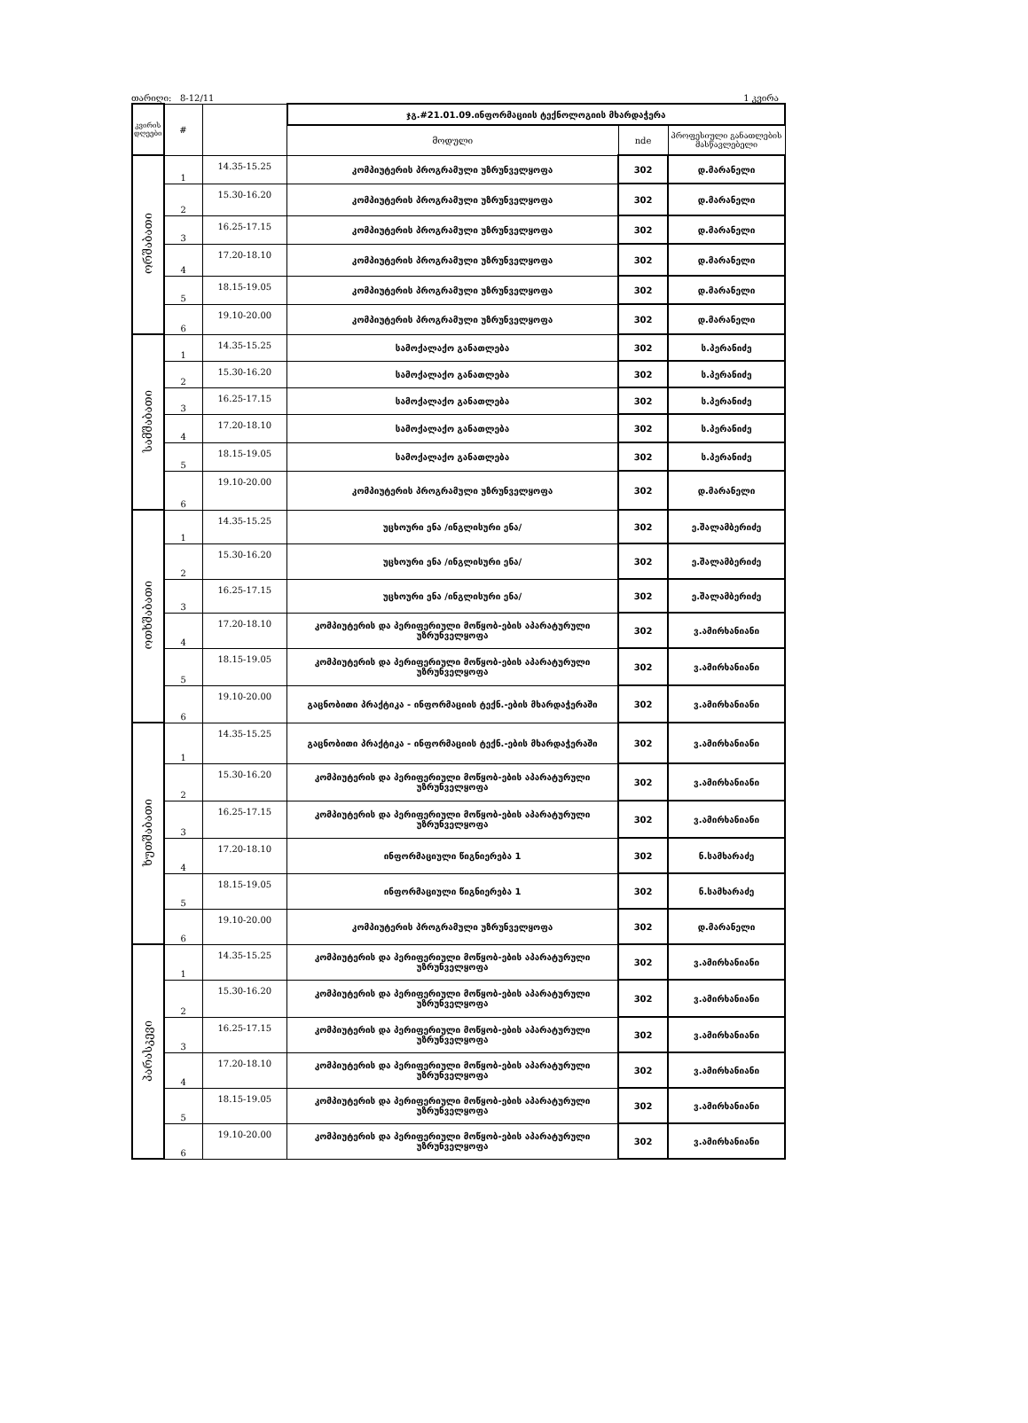თარიღი: 8-12/11 1 კვირა
| კვირის დღეები | # | | ჯგ.#21.01.09.ინფორმაციის ტექნოლოგიის მხარდაჭერა | | |
| --- | --- | --- | --- | --- | --- |
| | | | მოდული | nde | პროფესიული განათლების მასწავლებელი |
| ორშაბათი | 1 | 14.35-15.25 | კომპიუტერის პროგრამული უზრუნველყოფა | 302 | დ.მარანელი |
| | 2 | 15.30-16.20 | კომპიუტერის პროგრამული უზრუნველყოფა | 302 | დ.მარანელი |
| | 3 | 16.25-17.15 | კომპიუტერის პროგრამული უზრუნველყოფა | 302 | დ.მარანელი |
| | 4 | 17.20-18.10 | კომპიუტერის პროგრამული უზრუნველყოფა | 302 | დ.მარანელი |
| | 5 | 18.15-19.05 | კომპიუტერის პროგრამული უზრუნველყოფა | 302 | დ.მარანელი |
| | 6 | 19.10-20.00 | კომპიუტერის პროგრამული უზრუნველყოფა | 302 | დ.მარანელი |
| სამშაბათი | 1 | 14.35-15.25 | სამოქალაქო განათლება | 302 | ს.პერანიძე |
| | 2 | 15.30-16.20 | სამოქალაქო განათლება | 302 | ს.პერანიძე |
| | 3 | 16.25-17.15 | სამოქალაქო განათლება | 302 | ს.პერანიძე |
| | 4 | 17.20-18.10 | სამოქალაქო განათლება | 302 | ს.პერანიძე |
| | 5 | 18.15-19.05 | სამოქალაქო განათლება | 302 | ს.პერანიძე |
| | 6 | 19.10-20.00 | კომპიუტერის პროგრამული უზრუნველყოფა | 302 | დ.მარანელი |
| ოთხშაბათი | 1 | 14.35-15.25 | უცხოური ენა /ინგლისური ენა/ | 302 | ე.შალამბერიძე |
| | 2 | 15.30-16.20 | უცხოური ენა /ინგლისური ენა/ | 302 | ე.შალამბერიძე |
| | 3 | 16.25-17.15 | უცხოური ენა /ინგლისური ენა/ | 302 | ე.შალამბერიძე |
| | 4 | 17.20-18.10 | კომპიუტერის და პერიფერიული მოწყობ-ების აპარატურული უზრუნველყოფა | 302 | ვ.ამირხანიანი |
| | 5 | 18.15-19.05 | კომპიუტერის და პერიფერიული მოწყობ-ების აპარატურული უზრუნველყოფა | 302 | ვ.ამირხანიანი |
| | 6 | 19.10-20.00 | გაცნობითი პრაქტიკა - ინფორმაციის ტექნ.-ების მხარდაჭერაში | 302 | ვ.ამირხანიანი |
| ხუთშაბათი | 1 | 14.35-15.25 | გაცნობითი პრაქტიკა - ინფორმაციის ტექნ.-ების მხარდაჭერაში | 302 | ვ.ამირხანიანი |
| | 2 | 15.30-16.20 | კომპიუტერის და პერიფერიული მოწყობ-ების აპარატურული უზრუნველყოფა | 302 | ვ.ამირხანიანი |
| | 3 | 16.25-17.15 | კომპიუტერის და პერიფერიული მოწყობ-ების აპარატურული უზრუნველყოფა | 302 | ვ.ამირხანიანი |
| | 4 | 17.20-18.10 | ინფორმაციული წიგნიერება 1 | 302 | ნ.სამხარაძე |
| | 5 | 18.15-19.05 | ინფორმაციული წიგნიერება 1 | 302 | ნ.სამხარაძე |
| | 6 | 19.10-20.00 | კომპიუტერის პროგრამული უზრუნველყოფა | 302 | დ.მარანელი |
| პარასკევი | 1 | 14.35-15.25 | კომპიუტერის და პერიფერიული მოწყობ-ების აპარატურული უზრუნველყოფა | 302 | ვ.ამირხანიანი |
| | 2 | 15.30-16.20 | კომპიუტერის და პერიფერიული მოწყობ-ების აპარატურული უზრუნველყოფა | 302 | ვ.ამირხანიანი |
| | 3 | 16.25-17.15 | კომპიუტერის და პერიფერიული მოწყობ-ების აპარატურული უზრუნველყოფა | 302 | ვ.ამირხანიანი |
| | 4 | 17.20-18.10 | კომპიუტერის და პერიფერიული მოწყობ-ების აპარატურული უზრუნველყოფა | 302 | ვ.ამირხანიანი |
| | 5 | 18.15-19.05 | კომპიუტერის და პერიფერიული მოწყობ-ების აპარატურული უზრუნველყოფა | 302 | ვ.ამირხანიანი |
| | 6 | 19.10-20.00 | კომპიუტერის და პერიფერიული მოწყობ-ების აპარატურული უზრუნველყოფა | 302 | ვ.ამირხანიანი |